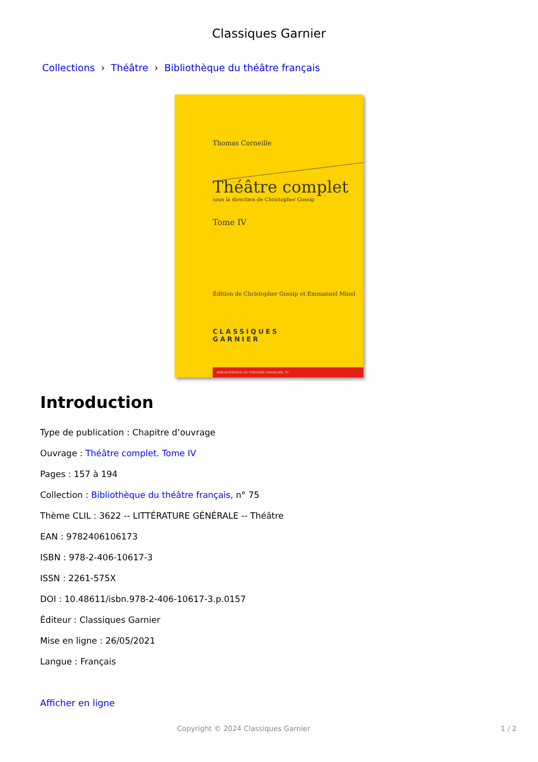Classiques Garnier
Collections › Théâtre › Bibliothèque du théâtre français
Thomas Corneille
Théâtre complet
sous la direction de Christopher Gossip
Tome IV
Édition de Christopher Gossip et Emmanuel Minel
CLASSIQUES
GARNIER
BIBLIOTHÈQUE DU THÉÂTRE FRANÇAIS, 75
Introduction
Type de publication : Chapitre d’ouvrage
Ouvrage : Théâtre complet. Tome IV
Pages : 157 à 194
Collection : Bibliothèque du théâtre français, n° 75
Thème CLIL : 3622 -- LITTÉRATURE GÉNÉRALE -- Théâtre
EAN : 9782406106173
ISBN : 978-2-406-10617-3
ISSN : 2261-575X
DOI : 10.48611/isbn.978-2-406-10617-3.p.0157
Éditeur : Classiques Garnier
Mise en ligne : 26/05/2021
Langue : Français
Afficher en ligne
Copyright © 2024 Classiques Garnier 1 / 2